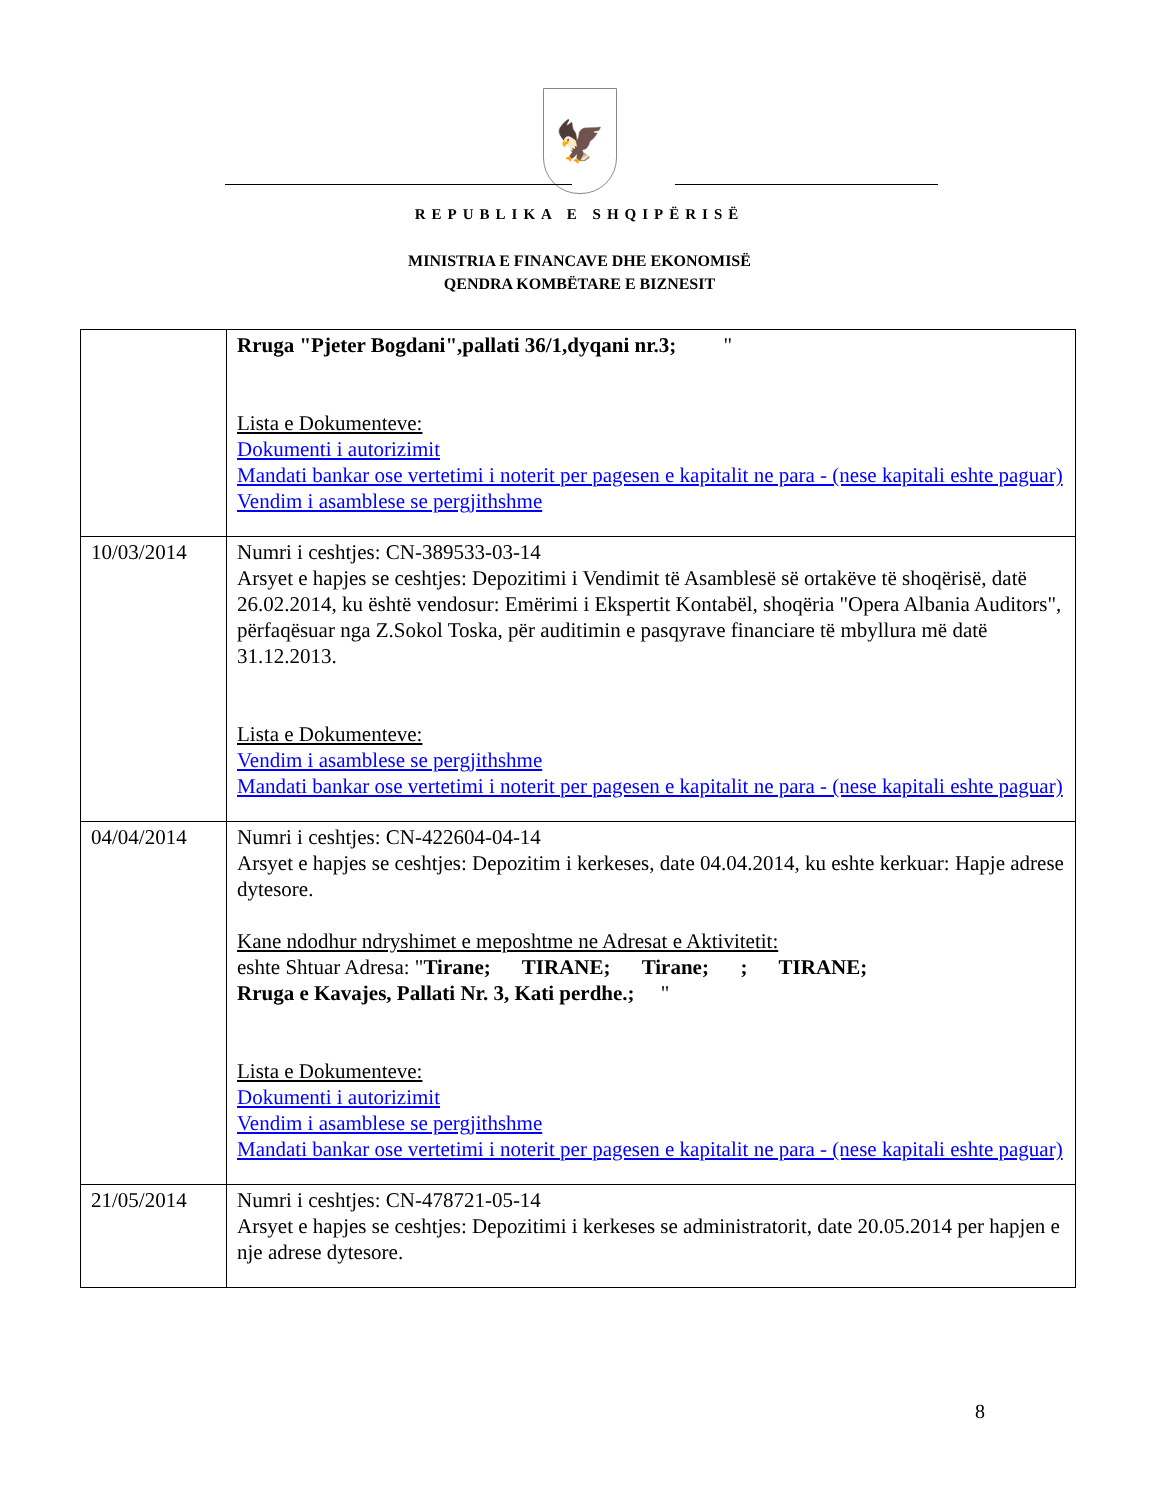🦅
REPUBLIKA E SHQIPËRISË
MINISTRIA E FINANCAVE DHE EKONOMISË
QENDRA KOMBËTARE E BIZNESIT
| | Rruga "Pjeter Bogdani",pallati 36/1,dyqani nr.3; " Lista e Dokumenteve: Dokumenti i autorizimit Mandati bankar ose vertetimi i noterit per pagesen e kapitalit ne para - (nese kapitali eshte paguar) Vendim i asamblese se pergjithshme |
| 10/03/2014 | Numri i ceshtjes: CN-389533-03-14 Arsyet e hapjes se ceshtjes: Depozitimi i Vendimit të Asamblesë së ortakëve të shoqërisë, datë 26.02.2014, ku është vendosur: Emërimi i Ekspertit Kontabël, shoqëria "Opera Albania Auditors", përfaqësuar nga Z.Sokol Toska, për auditimin e pasqyrave financiare të mbyllura më datë 31.12.2013. Lista e Dokumenteve: Vendim i asamblese se pergjithshme Mandati bankar ose vertetimi i noterit per pagesen e kapitalit ne para - (nese kapitali eshte paguar) |
| 04/04/2014 | Numri i ceshtjes: CN-422604-04-14 Arsyet e hapjes se ceshtjes: Depozitim i kerkeses, date 04.04.2014, ku eshte kerkuar: Hapje adrese dytesore. Kane ndodhur ndryshimet e meposhtme ne Adresat e Aktivitetit: eshte Shtuar Adresa: " Tirane; TIRANE; Tirane; ; TIRANE; Rruga e Kavajes, Pallati Nr. 3, Kati perdhe.; " Lista e Dokumenteve: Dokumenti i autorizimit Vendim i asamblese se pergjithshme Mandati bankar ose vertetimi i noterit per pagesen e kapitalit ne para - (nese kapitali eshte paguar) |
| 21/05/2014 | Numri i ceshtjes: CN-478721-05-14 Arsyet e hapjes se ceshtjes: Depozitimi i kerkeses se administratorit, date 20.05.2014 per hapjen e nje adrese dytesore. |
8